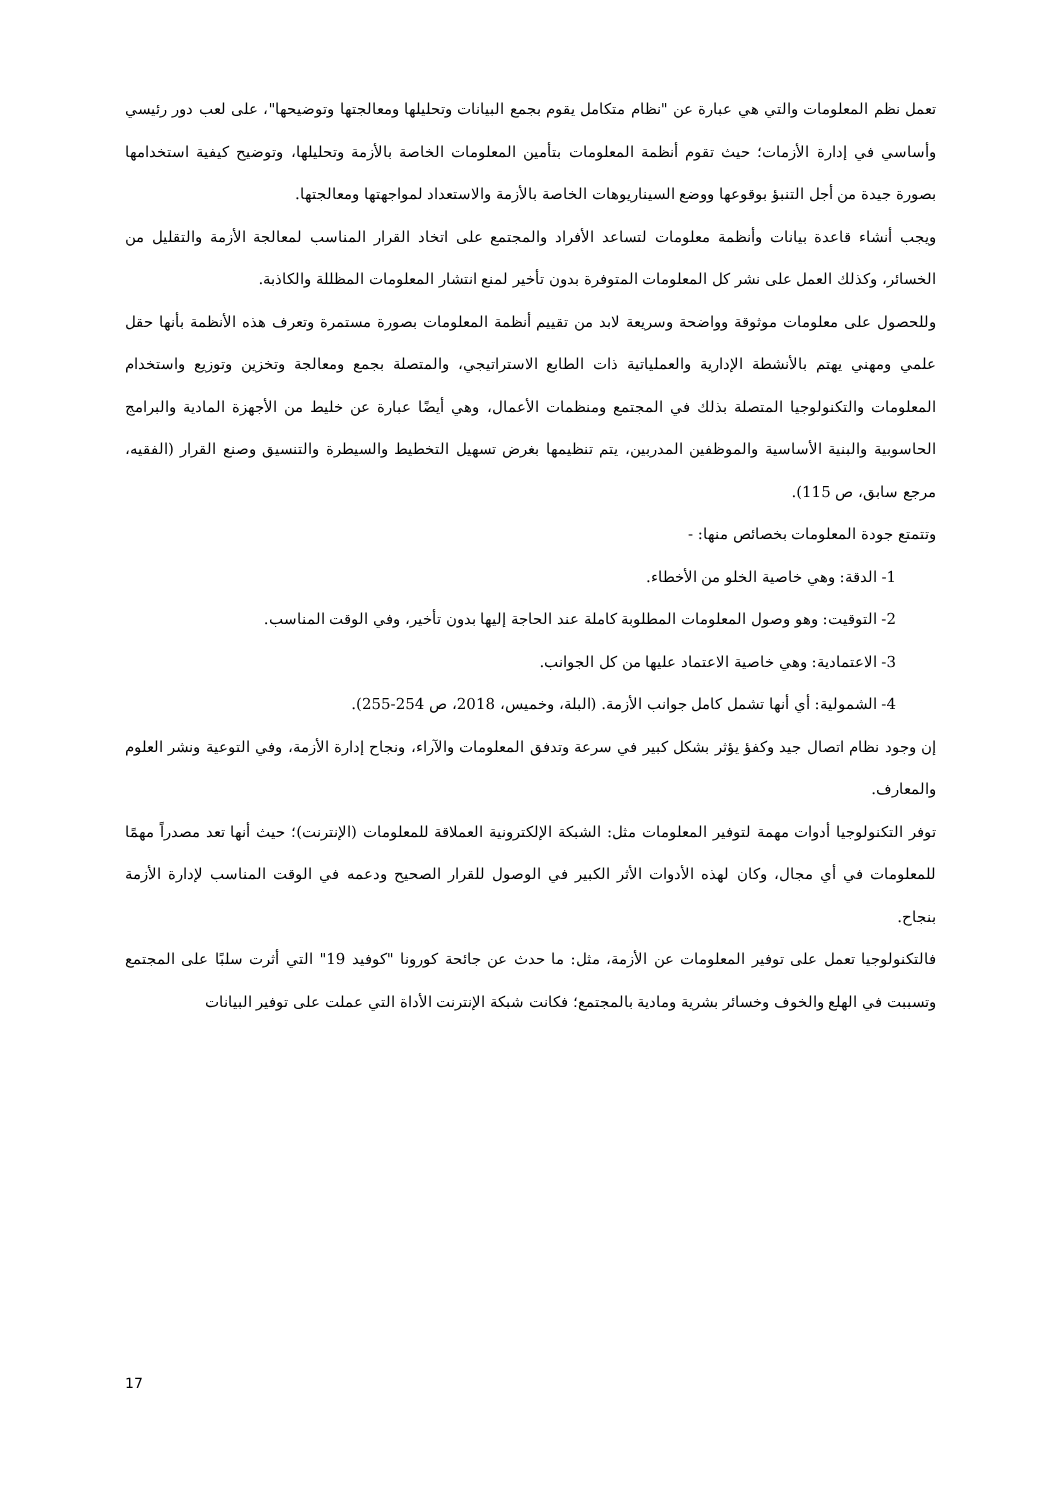تعمل نظم المعلومات والتي هي عبارة عن "نظام متكامل يقوم بجمع البيانات وتحليلها ومعالجتها وتوضيحها"، على لعب دور رئيسي وأساسي في إدارة الأزمات؛ حيث تقوم أنظمة المعلومات بتأمين المعلومات الخاصة بالأزمة وتحليلها، وتوضيح كيفية استخدامها بصورة جيدة من أجل التنبؤ بوقوعها ووضع السيناريوهات الخاصة بالأزمة والاستعداد لمواجهتها ومعالجتها.
ويجب أنشاء قاعدة بيانات وأنظمة معلومات لتساعد الأفراد والمجتمع على اتخاد القرار المناسب لمعالجة الأزمة والتقليل من الخسائر، وكذلك العمل على نشر كل المعلومات المتوفرة بدون تأخير لمنع انتشار المعلومات المظللة والكاذبة.
وللحصول على معلومات موثوقة وواضحة وسريعة لابد من تقييم أنظمة المعلومات بصورة مستمرة وتعرف هذه الأنظمة بأنها حقل علمي ومهني يهتم بالأنشطة الإدارية والعملياتية ذات الطابع الاستراتيجي، والمتصلة بجمع ومعالجة وتخزين وتوزيع واستخدام المعلومات والتكنولوجيا المتصلة بذلك في المجتمع ومنظمات الأعمال، وهي أيضًا عبارة عن خليط من الأجهزة المادية والبرامج الحاسوبية والبنية الأساسية والموظفين المدربين، يتم تنظيمها بغرض تسهيل التخطيط والسيطرة والتنسيق وصنع القرار (الفقيه، مرجع سابق، ص 115).
وتتمتع جودة المعلومات بخصائص منها: -
1- الدقة: وهي خاصية الخلو من الأخطاء.
2- التوقيت: وهو وصول المعلومات المطلوبة كاملة عند الحاجة إليها بدون تأخير، وفي الوقت المناسب.
3- الاعتمادية: وهي خاصية الاعتماد عليها من كل الجوانب.
4- الشمولية: أي أنها تشمل كامل جوانب الأزمة. (البلة، وخميس، 2018، ص 254-255).
إن وجود نظام اتصال جيد وكفؤ يؤثر بشكل كبير في سرعة وتدفق المعلومات والآراء، ونجاح إدارة الأزمة، وفي التوعية ونشر العلوم والمعارف.
توفر التكنولوجيا أدوات مهمة لتوفير المعلومات مثل: الشبكة الإلكترونية العملاقة للمعلومات (الإنترنت)؛ حيث أنها تعد مصدراً مهمًا للمعلومات في أي مجال، وكان لهذه الأدوات الأثر الكبير في الوصول للقرار الصحيح ودعمه في الوقت المناسب لإدارة الأزمة بنجاح.
فالتكنولوجيا تعمل على توفير المعلومات عن الأزمة، مثل: ما حدث عن جائحة كورونا "كوفيد 19" التي أثرت سلبًا على المجتمع وتسببت في الهلع والخوف وخسائر بشرية ومادية بالمجتمع؛ فكانت شبكة الإنترنت الأداة التي عملت على توفير البيانات
17